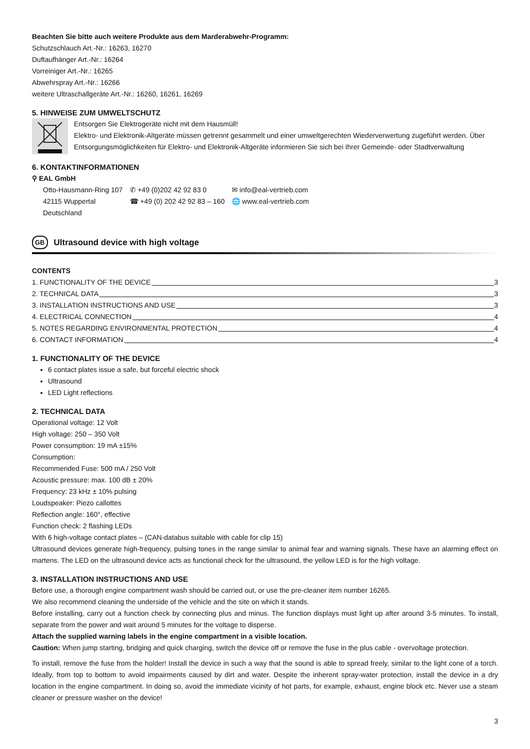Beachten Sie bitte auch weitere Produkte aus dem Marderabwehr-Programm:
Schutzschlauch Art.-Nr.: 16263, 16270
Duftaufhänger Art.-Nr.: 16264
Vorreiniger Art.-Nr.: 16265
Abwehrspray Art.-Nr.: 16266
weitere Ultraschallgeräte Art.-Nr.: 16260, 16261, 16269
5. HINWEISE ZUM UMWELTSCHUTZ
Entsorgen Sie Elektrogeräte nicht mit dem Hausmüll!
Elektro- und Elektronik-Altgeräte müssen getrennt gesammelt und einer umweltgerechten Wiederverwertung zugeführt werden. Über Entsorgungsmöglichkeiten für Elektro- und Elektronik-Altgeräte informieren Sie sich bei Ihrer Gemeinde- oder Stadtverwaltung
6. KONTAKTINFORMATIONEN
⚲ EAL GmbH
Otto-Hausmann-Ring 107
42115 Wuppertal
Deutschland
✆ +49 (0)202 42 92 83 0
☎ +49 (0) 202 42 92 83 – 160
✉ info@eal-vertrieb.com
🌐 www.eal-vertrieb.com
GB Ultrasound device with high voltage
CONTENTS
1. FUNCTIONALITY OF THE DEVICE 3
2. TECHNICAL DATA 3
3. INSTALLATION INSTRUCTIONS AND USE 3
4. ELECTRICAL CONNECTION 4
5. NOTES REGARDING ENVIRONMENTAL PROTECTION 4
6. CONTACT INFORMATION 4
1. FUNCTIONALITY OF THE DEVICE
6 contact plates issue a safe, but forceful electric shock
Ultrasound
LED Light reflections
2. TECHNICAL DATA
Operational voltage: 12 Volt
High voltage: 250 – 350 Volt
Power consumption: 19 mA ±15%
Consumption:
Recommended Fuse: 500 mA / 250 Volt
Acoustic pressure: max. 100 dB ± 20%
Frequency: 23 kHz ± 10% pulsing
Loudspeaker: Piezo callottes
Reflection angle: 160°, effective
Function check: 2 flashing LEDs
With 6 high-voltage contact plates – (CAN-databus suitable with cable for clip 15)
Ultrasound devices generate high-frequency, pulsing tones in the range similar to animal fear and warning signals. These have an alarming effect on martens. The LED on the ultrasound device acts as functional check for the ultrasound, the yellow LED is for the high voltage.
3. INSTALLATION INSTRUCTIONS AND USE
Before use, a thorough engine compartment wash should be carried out, or use the pre-cleaner item number 16265.
We also recommend cleaning the underside of the vehicle and the site on which it stands.
Before installing, carry out a function check by connecting plus and minus. The function displays must light up after around 3-5 minutes. To install, separate from the power and wait around 5 minutes for the voltage to disperse.
Attach the supplied warning labels in the engine compartment in a visible location.
Caution: When jump starting, bridging and quick charging, switch the device off or remove the fuse in the plus cable - overvoltage protection.
To install, remove the fuse from the holder! Install the device in such a way that the sound is able to spread freely, similar to the light cone of a torch. Ideally, from top to bottom to avoid impairments caused by dirt and water. Despite the inherent spray-water protection, install the device in a dry location in the engine compartment. In doing so, avoid the immediate vicinity of hot parts, for example, exhaust, engine block etc. Never use a steam cleaner or pressure washer on the device!
3